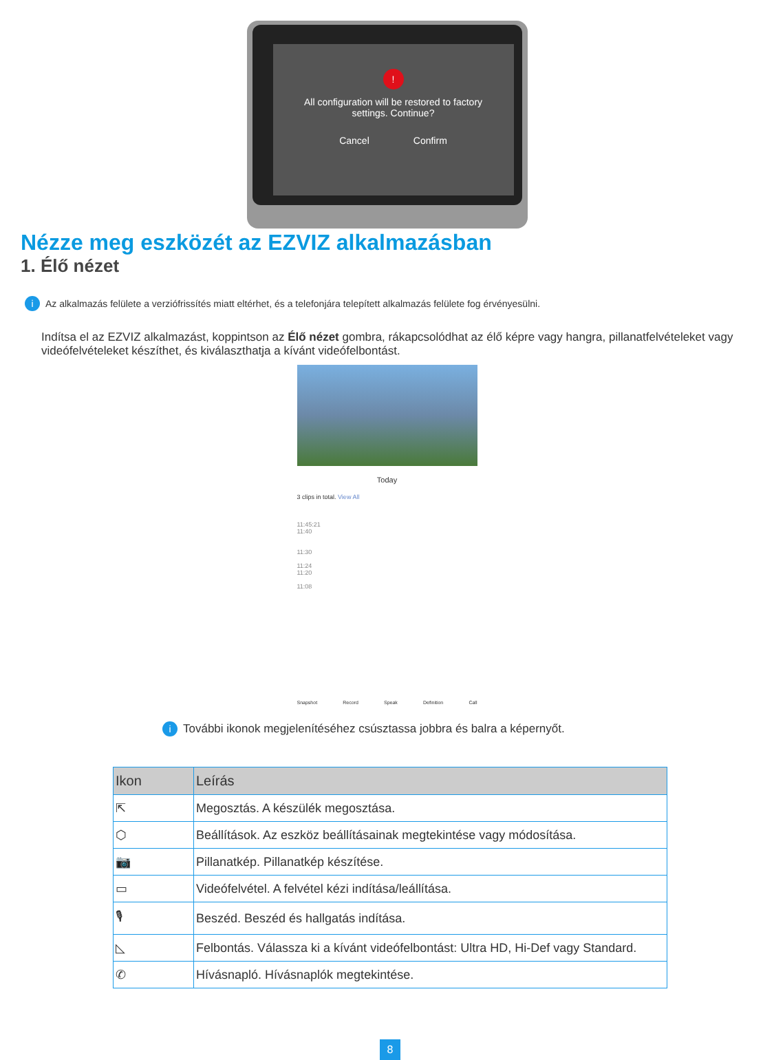!
All configuration will be restored to factory
settings. Continue?
Cancel Confirm
Nézze meg eszközét az EZVIZ alkalmazásban
1. Élő nézet
i Az alkalmazás felülete a verziófrissítés miatt eltérhet, és a telefonjára telepített alkalmazás felülete fog érvényesülni.
Indítsa el az EZVIZ alkalmazást, koppintson az Élő nézet gombra, rákapcsolódhat az élő képre vagy hangra, pillanatfelvételeket vagy videófelvételeket készíthet, és kiválaszthatja a kívánt videófelbontást.
Today
3 clips in total. View All
11:45:21
11:40
11:30
11:24
11:20
11:08
Snapshot Record Speak Definition Call
i További ikonok megjelenítéséhez csúsztassa jobbra és balra a képernyőt.
| Ikon | Leírás |
| --- | --- |
| ⇱ | Megosztás. A készülék megosztása. |
| ⬡ | Beállítások. Az eszköz beállításainak megtekintése vagy módosítása. |
| 📷 | Pillanatkép. Pillanatkép készítése. |
| ▭ | Videófelvétel. A felvétel kézi indítása/leállítása. |
| 🎙 | Beszéd. Beszéd és hallgatás indítása. |
| ◺ | Felbontás. Válassza ki a kívánt videófelbontást: Ultra HD, Hi-Def vagy Standard. |
| ✆ | Hívásnapló. Hívásnaplók megtekintése. |
8